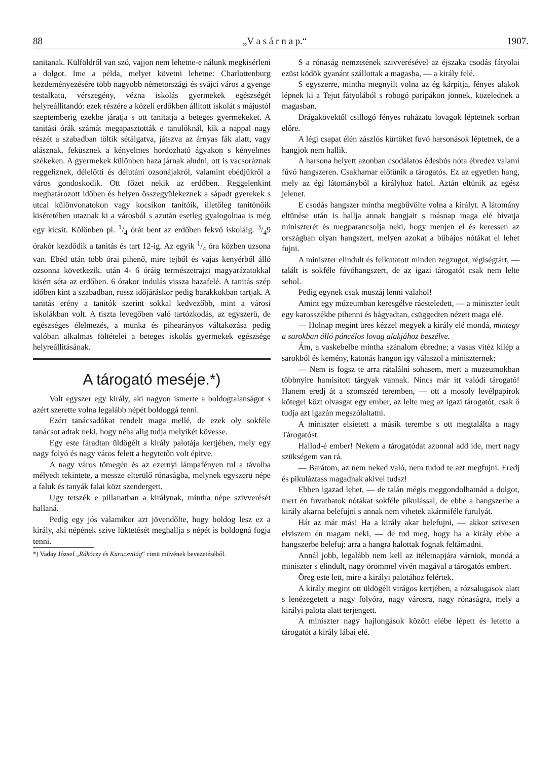88 „V a s á r n a p.“1907.
tanitanak. Külföldről van szó, vajjon nem lehetne-e nálunk megkisérleni a dolgot. Ime a példa, melyet követni lehetne: Charlottenburg kezdeményezésére több nagyobb németországi és svájci város a gyenge testalkatu, vérszegény, vézna iskolás gyermekek egészségét helyreállitandó: ezek részére a közeli erdőkben állitott iskolát s májustól szeptemberig ezekbe járatja s ott tanitatja a beteges gyermekeket. A tanitási órák számát megapasztották e tanulóknál, kik a nappal nagy részét a szabadban töltik sétálgatva, játszva az árnyas fák alatt, vagy alásznak, feküsznek a kényelmes hordozható ágyakon s kényelmes székeken. A gyermekek különben haza járnak aludni, ott is vacsoráznak reggeliznek, délelőtti és délutáni ozsonájakról, valamint ebédjükről a város gondoskodik. Ott főzet nekik az erdőben. Reggelenkint meghatározott időben és helyen összegyülekeznek a sápadt gyerekek s utcai különvonatokon vagy kocsikon tanítóik, illetőleg tanitónőik kiséretében utaznak ki a városból s azután esetleg gyalogolnaa is még egy kicsit. Kölönben pl. 1/4 órát bent az erdőben fekvő iskoláig. 3/49 órakór kezdődik a tanitás és tart 12-ig. Az egyik 1/4 óra közben uzsona van. Ebéd után több órai pihenő, mire tejből és vajas kenyérből álló ozsonna következik. után 4- 6 óráig természetrajzi magyarázatokkal kisért séta az erdőben. 6 órakor indulás vissza hazafelé. A tanitás szép időben kint a szabadban, rossz időjáráskor pedig barakkokban tartjak. A tanitás erény a tanitók szerint sokkal kedvezőbb, mint a városi iskolákban volt. A tiszta levegőben való tartózkodás, az egyszerü, de egészséges élelmezés, a munka és pihearányos váltakozása pedig valóban alkalmas föltételei a beteges iskolás gyermekek egészsége helyreállitásának.
A tárogató meséje.*)
Volt egyszer egy király, aki nagyon ismerte a boldogtalanságot s azért szerette volna legalább népét boldoggá tenni.
Ezért tanácsadókat rendelt maga mellé, de ezek oly sokféle tanácsot adtak neki, hogy néha alig tudja melyikét kövesse.
Egy este fáradtan üldögélt a király palotája kertjében, mely egy nagy folyó és nagy város felett a hegytetőn volt épitve.
A nagy város tömegén és az ezernyi lámpafényen tul a távolba mélyedt tekintete, a messze elterülő rónaságba, melynek egyszerü népe a faluk és tanyák falai közt szendergett.
Ugy tetszék e pillanatban a királynak, mintha népe szivverését hallaná.
Pedig egy jós valamikor azt jövendőlte, hogy boldog lesz ez a király, aki népének szive lüktetését meghallja s népét is boldogná fogja tenni.
*) Vaday József „Rákóczy és Kuruczvilág“ cimü művének bevezetéséből.
S a rónaság nemzetének szivverésével az éjszaka csodás fátyolai ezüst ködök gyanánt szállottak a magasba, — a király felé.
S egyszerre, mintha megnyilt volna az ég kárpitja, fényes alakok lépnek ki a Tejut fátyolából s robogó paripákon jönnek, közelednek a magasban.
Drágakövektől csillogó fényes ruházatu lovagok léptetnek sorban előre.
A légi csapat élén zászlós kürtöket fuvó harsonások léptetnek, de a hangjok nem hallik.
A harsona helyett azonban csodálatos édesbús nóta ébredez valami fúvó hangszeren. Csakhamar előtünik a tárogatós. Ez az egyetlen hang, mely az égi látományból a királyhoz hatol. Aztán eltünik az egész jelenet.
E csodás hangszer mintha megbűvölte volna a királyt. A látomány eltünése után is hallja annak hangjait s másnap maga elé hivatja miniszterét és megparancsolja neki, hogy menjen el és keressen az országban olyan hangszert, melyen azokat a bűbájos nótákat el lehet fujni.
A miniszter elindult és felkutatott minden zegzugot, régiségtárt, — talált is sokféle fúvóhangszert, de az igazi tárogatót csak nem lelte sehol.
Pedig egynek csak muszáj lenni valahol!
Amint egy múzeumban keresgélve ráesteledett, — a miniszter leült egy karosszékbe pihenni és bágyadtan, csüggedten nézett maga elé.
— Holnap megint üres kézzel megyek a király elé mondá, mintegy a sarokban álló páncélos lovag alakjához beszélve.
Ám, a vaskebelbe mintha szánalom ébredne; a vasas vitéz kilép a sarokból és kemény, katonás hangon igy válaszol a miniszternek:
— Nem is fogsz te arra rátalálni sohasem, mert a muzeumokban többnyire hamisitott tárgyak vannak. Nincs már itt valódi tárogató! Hanem eredj át a szomszéd teremben, — ott a mosoly levélpapirok kötegei közt olvasgat egy ember, az lelte meg az igazi tárogatót, csak ő tudja azt igazán megszólaltatni.
A miniszter elsietett a másik terembe s ott megtalálta a nagy Tárogatóst.
Hallod-é ember! Nekem a tárogatódat azonnal add ide, mert nagy szükségem van rá.
— Barátom, az nem neked való, nem tudod te azt megfujni. Eredj és pikuláztass magadnak akivel tudsz!
Ebben igazad lehet, — de talán mégis meggondolhatnád a dolgot, mert én fuvathatok nótákat sokféle pikulással, de ebbe a hangszerbe a király akarna belefujni s annak nem vihetek akármiféle furulyát.
Hát az már más! Ha a király akar belefujni, — akkor szivesen elviszem én magam neki, — de tud meg, hogy ha a király ebbe a hangszerbe belefuj: arra a hangra halottak fognak feltámadni.
Annál jobb, legalább nem kell az itéletnapjára várniok, mondá a miniszter s elindult, nagy örömmel vivén magával a tárogatós embert.
Öreg este lett, mire a királyi palotához felértek.
A király megint ott üldögélt virágos kertjében, a rózsalugasok alatt s lenézegetett a nagy folyóra, nagy városra, nagy rónaságra, mely a királyi palota alatt terjengett.
A miniszter nagy hajlongások között elébe lépett és letette a tárogatót a király lábai elé.